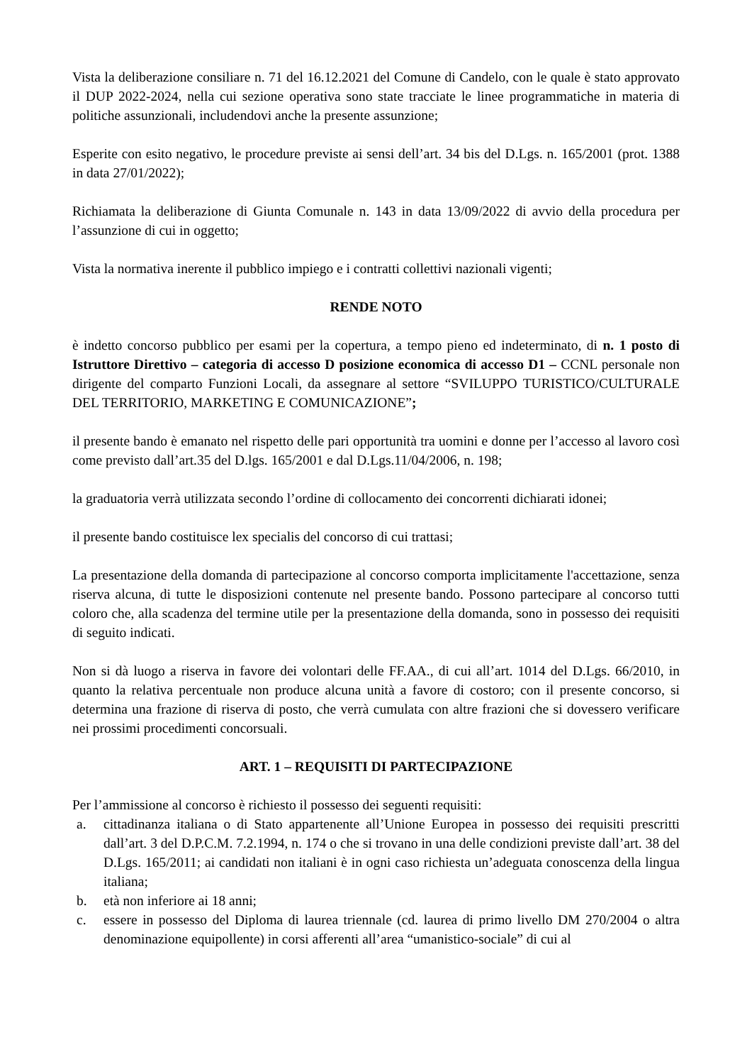Vista la deliberazione consiliare n. 71 del 16.12.2021 del Comune di Candelo, con le quale è stato approvato il DUP 2022-2024, nella cui sezione operativa sono state tracciate le linee programmatiche in materia di politiche assunzionali, includendovi anche la presente assunzione;
Esperite con esito negativo, le procedure previste ai sensi dell’art. 34 bis del D.Lgs. n. 165/2001 (prot. 1388 in data 27/01/2022);
Richiamata la deliberazione di Giunta Comunale n. 143 in data 13/09/2022 di avvio della procedura per l’assunzione di cui in oggetto;
Vista la normativa inerente il pubblico impiego e i contratti collettivi nazionali vigenti;
RENDE NOTO
è indetto concorso pubblico per esami per la copertura, a tempo pieno ed indeterminato, di n. 1 posto di Istruttore Direttivo – categoria di accesso D posizione economica di accesso D1 – CCNL personale non dirigente del comparto Funzioni Locali, da assegnare al settore “SVILUPPO TURISTICO/CULTURALE DEL TERRITORIO, MARKETING E COMUNICAZIONE”;
il presente bando è emanato nel rispetto delle pari opportunità tra uomini e donne per l’accesso al lavoro così come previsto dall’art.35 del D.lgs. 165/2001 e dal D.Lgs.11/04/2006, n. 198;
la graduatoria verrà utilizzata secondo l’ordine di collocamento dei concorrenti dichiarati idonei;
il presente bando costituisce lex specialis del concorso di cui trattasi;
La presentazione della domanda di partecipazione al concorso comporta implicitamente l'accettazione, senza riserva alcuna, di tutte le disposizioni contenute nel presente bando. Possono partecipare al concorso tutti coloro che, alla scadenza del termine utile per la presentazione della domanda, sono in possesso dei requisiti di seguito indicati.
Non si dà luogo a riserva in favore dei volontari delle FF.AA., di cui all’art. 1014 del D.Lgs. 66/2010, in quanto la relativa percentuale non produce alcuna unità a favore di costoro; con il presente concorso, si determina una frazione di riserva di posto, che verrà cumulata con altre frazioni che si dovessero verificare nei prossimi procedimenti concorsuali.
ART. 1 – REQUISITI DI PARTECIPAZIONE
Per l’ammissione al concorso è richiesto il possesso dei seguenti requisiti:
a. cittadinanza italiana o di Stato appartenente all’Unione Europea in possesso dei requisiti prescritti dall’art. 3 del D.P.C.M. 7.2.1994, n. 174 o che si trovano in una delle condizioni previste dall’art. 38 del D.Lgs. 165/2011; ai candidati non italiani è in ogni caso richiesta un’adeguata conoscenza della lingua italiana;
b. età non inferiore ai 18 anni;
c. essere in possesso del Diploma di laurea triennale (cd. laurea di primo livello DM 270/2004 o altra denominazione equipollente) in corsi afferenti all’area “umanistico-sociale” di cui al